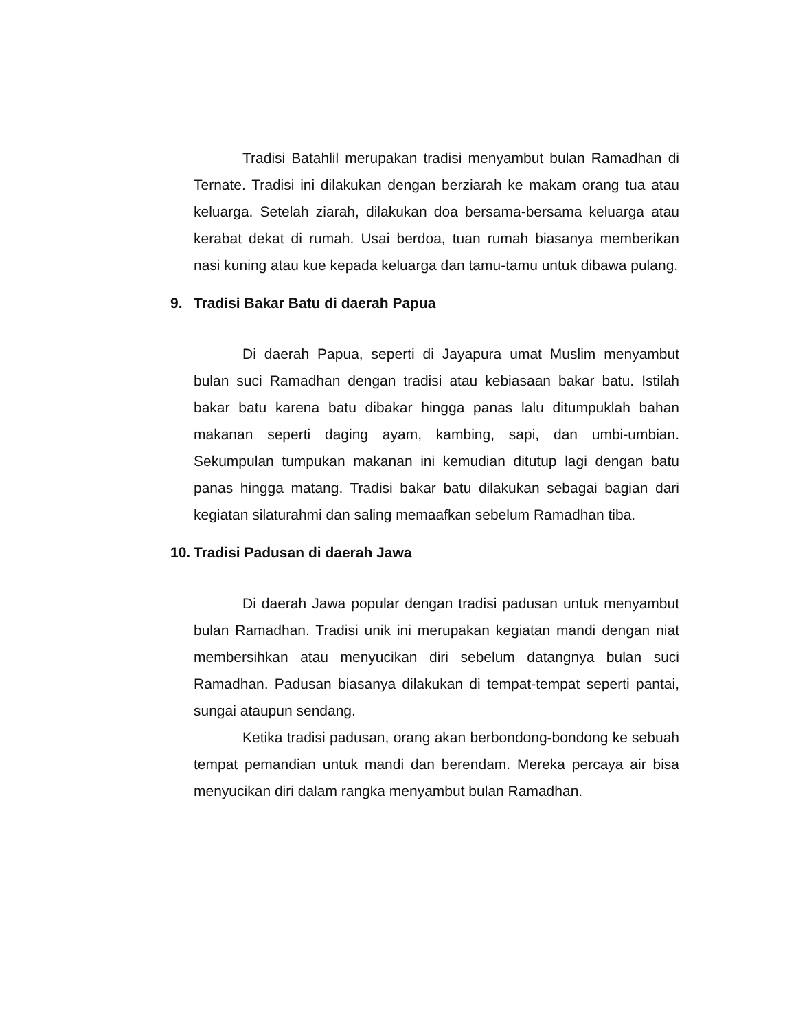Tradisi Batahlil merupakan tradisi menyambut bulan Ramadhan di Ternate. Tradisi ini dilakukan dengan berziarah ke makam orang tua atau keluarga. Setelah ziarah, dilakukan doa bersama-bersama keluarga atau kerabat dekat di rumah. Usai berdoa, tuan rumah biasanya memberikan nasi kuning atau kue kepada keluarga dan tamu-tamu untuk dibawa pulang.
9. Tradisi Bakar Batu di daerah Papua
Di daerah Papua, seperti di Jayapura umat Muslim menyambut bulan suci Ramadhan dengan tradisi atau kebiasaan bakar batu. Istilah bakar batu karena batu dibakar hingga panas lalu ditumpuklah bahan makanan seperti daging ayam, kambing, sapi, dan umbi-umbian. Sekumpulan tumpukan makanan ini kemudian ditutup lagi dengan batu panas hingga matang. Tradisi bakar batu dilakukan sebagai bagian dari kegiatan silaturahmi dan saling memaafkan sebelum Ramadhan tiba.
10. Tradisi Padusan di daerah Jawa
Di daerah Jawa popular dengan tradisi padusan untuk menyambut bulan Ramadhan. Tradisi unik ini merupakan kegiatan mandi dengan niat membersihkan atau menyucikan diri sebelum datangnya bulan suci Ramadhan. Padusan biasanya dilakukan di tempat-tempat seperti pantai, sungai ataupun sendang.
Ketika tradisi padusan, orang akan berbondong-bondong ke sebuah tempat pemandian untuk mandi dan berendam. Mereka percaya air bisa menyucikan diri dalam rangka menyambut bulan Ramadhan.